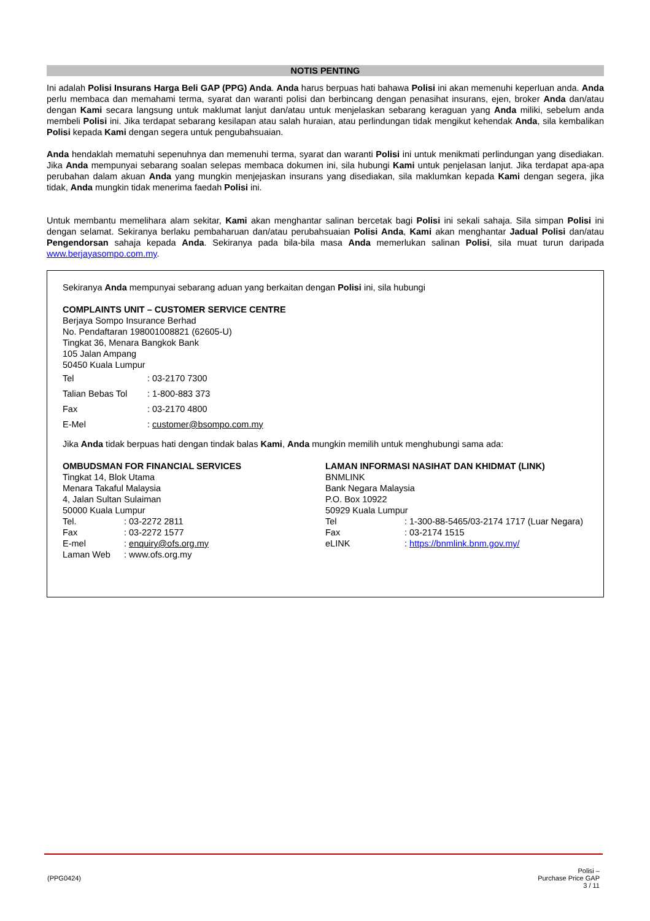NOTIS PENTING
Ini adalah Polisi Insurans Harga Beli GAP (PPG) Anda. Anda harus berpuas hati bahawa Polisi ini akan memenuhi keperluan anda. Anda perlu membaca dan memahami terma, syarat dan waranti polisi dan berbincang dengan penasihat insurans, ejen, broker Anda dan/atau dengan Kami secara langsung untuk maklumat lanjut dan/atau untuk menjelaskan sebarang keraguan yang Anda miliki, sebelum anda membeli Polisi ini. Jika terdapat sebarang kesilapan atau salah huraian, atau perlindungan tidak mengikut kehendak Anda, sila kembalikan Polisi kepada Kami dengan segera untuk pengubahsuaian.
Anda hendaklah mematuhi sepenuhnya dan memenuhi terma, syarat dan waranti Polisi ini untuk menikmati perlindungan yang disediakan. Jika Anda mempunyai sebarang soalan selepas membaca dokumen ini, sila hubungi Kami untuk penjelasan lanjut. Jika terdapat apa-apa perubahan dalam akuan Anda yang mungkin menjejaskan insurans yang disediakan, sila maklumkan kepada Kami dengan segera, jika tidak, Anda mungkin tidak menerima faedah Polisi ini.
Untuk membantu memelihara alam sekitar, Kami akan menghantar salinan bercetak bagi Polisi ini sekali sahaja. Sila simpan Polisi ini dengan selamat. Sekiranya berlaku pembaharuan dan/atau perubahsuaian Polisi Anda, Kami akan menghantar Jadual Polisi dan/atau Pengendorsan sahaja kepada Anda. Sekiranya pada bila-bila masa Anda memerlukan salinan Polisi, sila muat turun daripada www.berjayasompo.com.my.
Sekiranya Anda mempunyai sebarang aduan yang berkaitan dengan Polisi ini, sila hubungi
COMPLAINTS UNIT – CUSTOMER SERVICE CENTRE
Berjaya Sompo Insurance Berhad
No. Pendaftaran 198001008821 (62605-U)
Tingkat 36, Menara Bangkok Bank
105 Jalan Ampang
50450 Kuala Lumpur
Tel: 03-2170 7300
Talian Bebas Tol: 1-800-883 373
Fax: 03-2170 4800
E-Mel: customer@bsompo.com.my
Jika Anda tidak berpuas hati dengan tindak balas Kami, Anda mungkin memilih untuk menghubungi sama ada:
OMBUDSMAN FOR FINANCIAL SERVICES
Tingkat 14, Blok Utama
Menara Takaful Malaysia
4, Jalan Sultan Sulaiman
50000 Kuala Lumpur
Tel.: 03-2272 2811
Fax: 03-2272 1577
E-mel: enquiry@ofs.org.my
Laman Web: www.ofs.org.my
LAMAN INFORMASI NASIHAT DAN KHIDMAT (LINK)
BNMLINK
Bank Negara Malaysia
P.O. Box 10922
50929 Kuala Lumpur
Tel: 1-300-88-5465/03-2174 1717 (Luar Negara)
Fax: 03-2174 1515
eLINK: https://bnmlink.bnm.gov.my/
(PPG0424) Polisi –
Purchase Price GAP
3 / 11